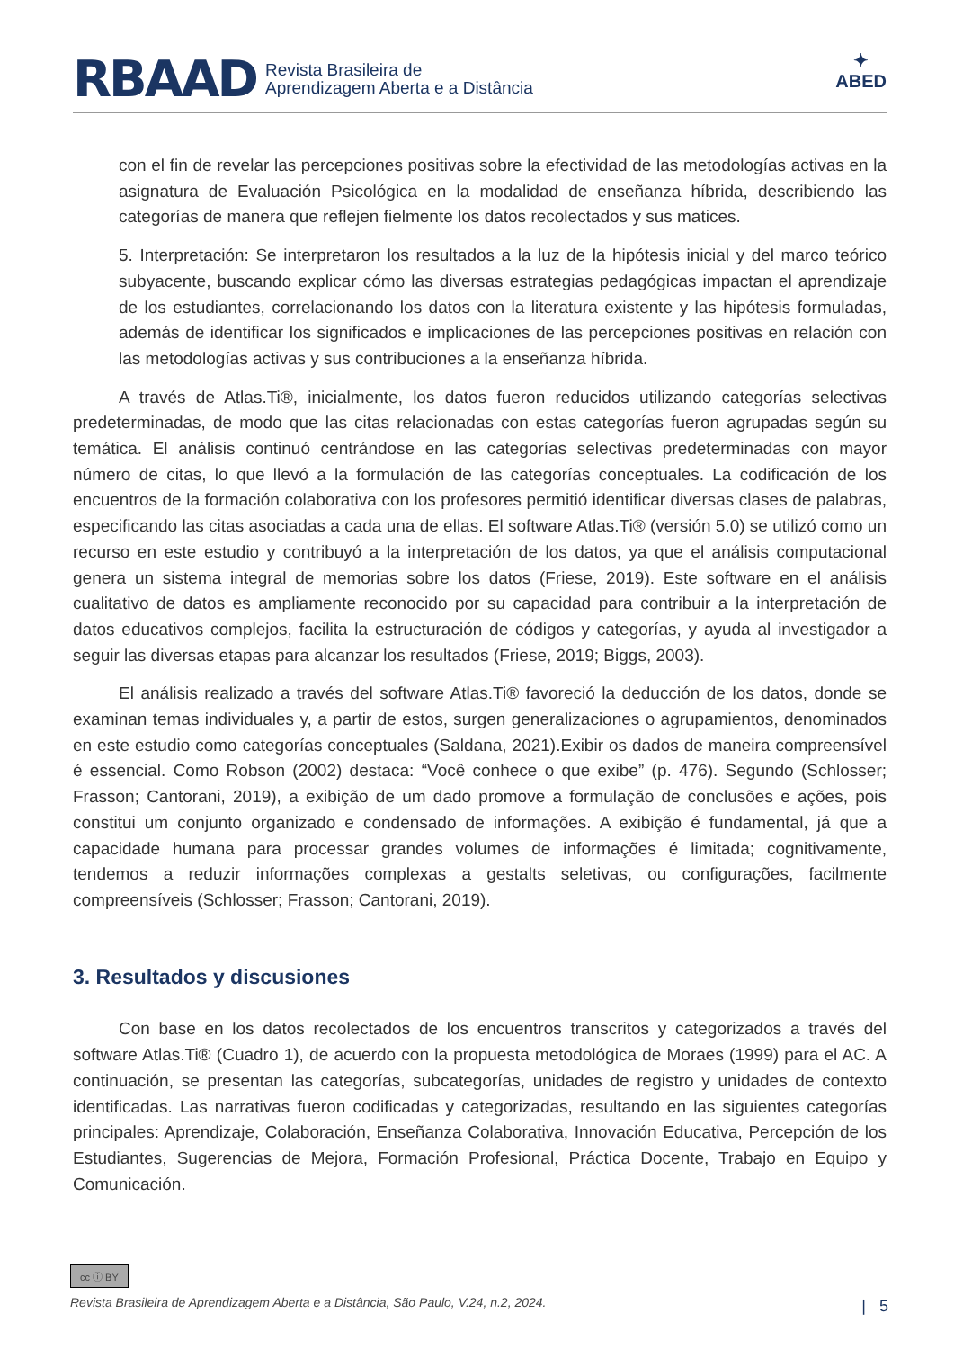RBAAD Revista Brasileira de
Aprendizagem Aberta e a Distância
✦
ABED
con el fin de revelar las percepciones positivas sobre la efectividad de las metodologías activas en la asignatura de Evaluación Psicológica en la modalidad de enseñanza híbrida, describiendo las categorías de manera que reflejen fielmente los datos recolectados y sus matices.
5. Interpretación: Se interpretaron los resultados a la luz de la hipótesis inicial y del marco teórico subyacente, buscando explicar cómo las diversas estrategias pedagógicas impactan el aprendizaje de los estudiantes, correlacionando los datos con la literatura existente y las hipótesis formuladas, además de identificar los significados e implicaciones de las percepciones positivas en relación con las metodologías activas y sus contribuciones a la enseñanza híbrida.
A través de Atlas.Ti®, inicialmente, los datos fueron reducidos utilizando categorías selectivas predeterminadas, de modo que las citas relacionadas con estas categorías fueron agrupadas según su temática. El análisis continuó centrándose en las categorías selectivas predeterminadas con mayor número de citas, lo que llevó a la formulación de las categorías conceptuales. La codificación de los encuentros de la formación colaborativa con los profesores permitió identificar diversas clases de palabras, especificando las citas asociadas a cada una de ellas. El software Atlas.Ti® (versión 5.0) se utilizó como un recurso en este estudio y contribuyó a la interpretación de los datos, ya que el análisis computacional genera un sistema integral de memorias sobre los datos (Friese, 2019). Este software en el análisis cualitativo de datos es ampliamente reconocido por su capacidad para contribuir a la interpretación de datos educativos complejos, facilita la estructuración de códigos y categorías, y ayuda al investigador a seguir las diversas etapas para alcanzar los resultados (Friese, 2019; Biggs, 2003).
El análisis realizado a través del software Atlas.Ti® favoreció la deducción de los datos, donde se examinan temas individuales y, a partir de estos, surgen generalizaciones o agrupamientos, denominados en este estudio como categorías conceptuales (Saldana, 2021).Exibir os dados de maneira compreensível é essencial. Como Robson (2002) destaca: “Você conhece o que exibe” (p. 476). Segundo (Schlosser; Frasson; Cantorani, 2019), a exibição de um dado promove a formulação de conclusões e ações, pois constitui um conjunto organizado e condensado de informações. A exibição é fundamental, já que a capacidade humana para processar grandes volumes de informações é limitada; cognitivamente, tendemos a reduzir informações complexas a gestalts seletivas, ou configurações, facilmente compreensíveis (Schlosser; Frasson; Cantorani, 2019).
3. Resultados y discusiones
Con base en los datos recolectados de los encuentros transcritos y categorizados a través del software Atlas.Ti® (Cuadro 1), de acuerdo con la propuesta metodológica de Moraes (1999) para el AC. A continuación, se presentan las categorías, subcategorías, unidades de registro y unidades de contexto identificadas. Las narrativas fueron codificadas y categorizadas, resultando en las siguientes categorías principales: Aprendizaje, Colaboración, Enseñanza Colaborativa, Innovación Educativa, Percepción de los Estudiantes, Sugerencias de Mejora, Formación Profesional, Práctica Docente, Trabajo en Equipo y Comunicación.
cc ⓘ BY
Revista Brasileira de Aprendizagem Aberta e a Distância, São Paulo, V.24, n.2, 2024.
| 5